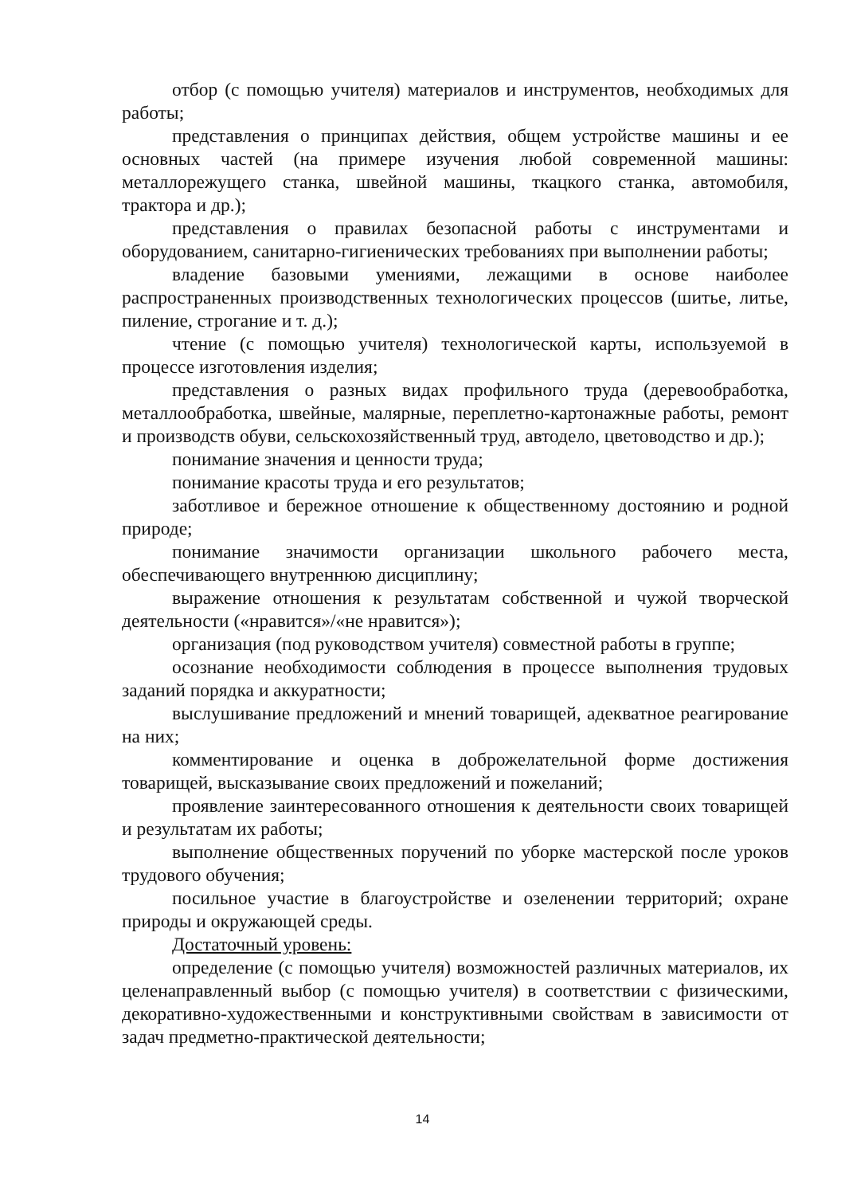отбор (с помощью учителя) материалов и инструментов, необходимых для работы;
представления о принципах действия, общем устройстве машины и ее основных частей (на примере изучения любой современной машины: металлорежущего станка, швейной машины, ткацкого станка, автомобиля, трактора и др.);
представления о правилах безопасной работы с инструментами и оборудованием, санитарно-гигиенических требованиях при выполнении работы;
владение базовыми умениями, лежащими в основе наиболее распространенных производственных технологических процессов (шитье, литье, пиление, строгание и т. д.);
чтение (с помощью учителя) технологической карты, используемой в процессе изготовления изделия;
представления о разных видах профильного труда (деревообработка, металлообработка, швейные, малярные, переплетно-картонажные работы, ремонт и производств обуви, сельскохозяйственный труд, автодело, цветоводство и др.);
понимание значения и ценности труда;
понимание красоты труда и его результатов;
заботливое и бережное отношение к общественному достоянию и родной природе;
понимание значимости организации школьного рабочего места, обеспечивающего внутреннюю дисциплину;
выражение отношения к результатам собственной и чужой творческой деятельности («нравится»/«не нравится»);
организация (под руководством учителя) совместной работы в группе;
осознание необходимости соблюдения в процессе выполнения трудовых заданий порядка и аккуратности;
выслушивание предложений и мнений товарищей, адекватное реагирование на них;
комментирование и оценка в доброжелательной форме достижения товарищей, высказывание своих предложений и пожеланий;
проявление заинтересованного отношения к деятельности своих товарищей и результатам их работы;
выполнение общественных поручений по уборке мастерской после уроков трудового обучения;
посильное участие в благоустройстве и озеленении территорий; охране природы и окружающей среды.
Достаточный уровень:
определение (с помощью учителя) возможностей различных материалов, их целенаправленный выбор (с помощью учителя) в соответствии с физическими, декоративно-художественными и конструктивными свойствам в зависимости от задач предметно-практической деятельности;
14